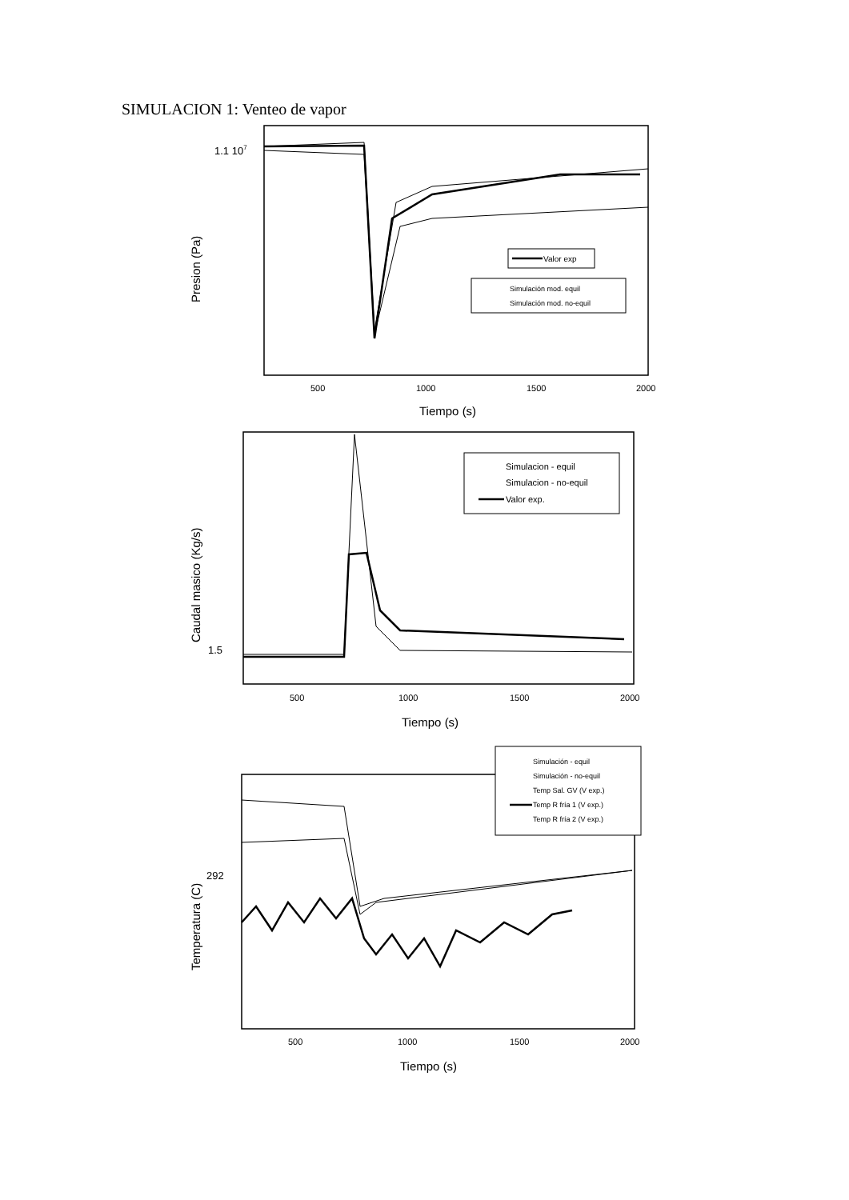SIMULACION 1: Venteo de vapor
1.1 107
Presion (Pa)
500
1000
1500
2000
Tiempo (s)
Valor exp
Simulación mod. equil
Simulación mod. no-equil
1.5
Caudal masico (Kg/s)
500
1000
1500
2000
Tiempo (s)
Simulacion - equil
Simulacion - no-equil
Valor exp.
292
Temperatura (C)
500
1000
1500
2000
Tiempo (s)
Simulación - equil
Simulación - no-equil
Temp Sal. GV (V exp.)
Temp R fría 1 (V exp.)
Temp R fría 2 (V exp.)